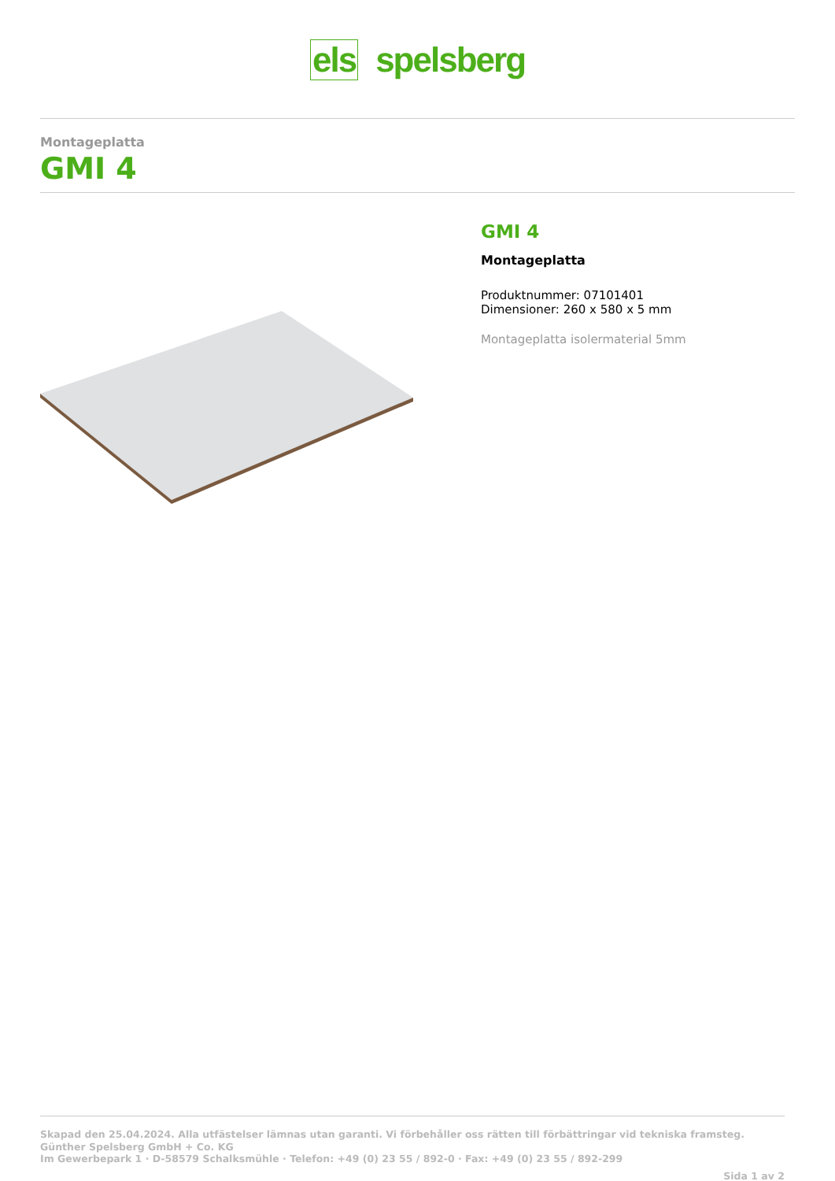els spelsberg
Montageplatta
GMI 4
GMI 4
Montageplatta
Produktnummer: 07101401
Dimensioner: 260 x 580 x 5 mm
Montageplatta isolermaterial 5mm
Skapad den 25.04.2024. Alla utfästelser lämnas utan garanti. Vi förbehåller oss rätten till förbättringar vid tekniska framsteg.
Günther Spelsberg GmbH + Co. KG
Im Gewerbepark 1 · D-58579 Schalksmühle · Telefon: +49 (0) 23 55 / 892-0 · Fax: +49 (0) 23 55 / 892-299
Sida 1 av 2